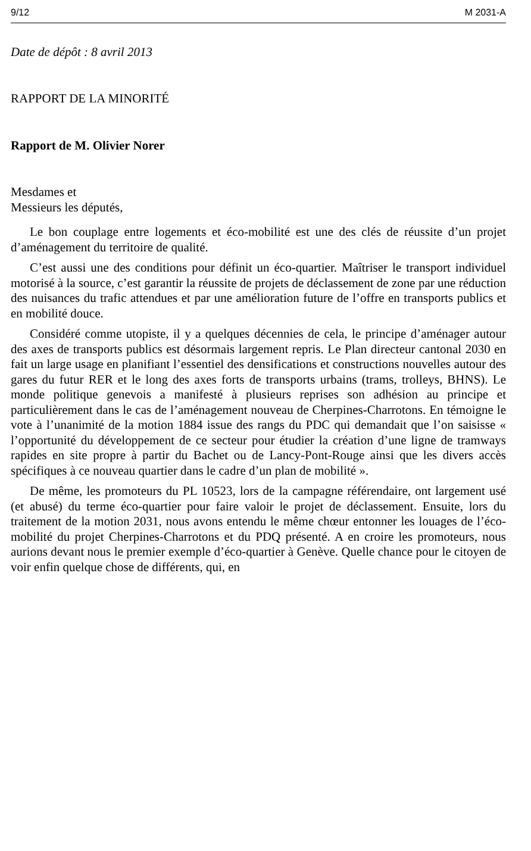9/12 M 2031-A
Date de dépôt : 8 avril 2013
RAPPORT DE LA MINORITÉ
Rapport de M. Olivier Norer
Mesdames et
Messieurs les députés,
Le bon couplage entre logements et éco-mobilité est une des clés de réussite d’un projet d’aménagement du territoire de qualité.
C’est aussi une des conditions pour définit un éco-quartier. Maîtriser le transport individuel motorisé à la source, c’est garantir la réussite de projets de déclassement de zone par une réduction des nuisances du trafic attendues et par une amélioration future de l’offre en transports publics et en mobilité douce.
Considéré comme utopiste, il y a quelques décennies de cela, le principe d’aménager autour des axes de transports publics est désormais largement repris. Le Plan directeur cantonal 2030 en fait un large usage en planifiant l’essentiel des densifications et constructions nouvelles autour des gares du futur RER et le long des axes forts de transports urbains (trams, trolleys, BHNS). Le monde politique genevois a manifesté à plusieurs reprises son adhésion au principe et particulièrement dans le cas de l’aménagement nouveau de Cherpines-Charrotons. En témoigne le vote à l’unanimité de la motion 1884 issue des rangs du PDC qui demandait que l’on saisisse « l’opportunité du développement de ce secteur pour étudier la création d’une ligne de tramways rapides en site propre à partir du Bachet ou de Lancy-Pont-Rouge ainsi que les divers accès spécifiques à ce nouveau quartier dans le cadre d’un plan de mobilité ».
De même, les promoteurs du PL 10523, lors de la campagne référendaire, ont largement usé (et abusé) du terme éco-quartier pour faire valoir le projet de déclassement. Ensuite, lors du traitement de la motion 2031, nous avons entendu le même chœur entonner les louages de l’éco-mobilité du projet Cherpines-Charrotons et du PDQ présenté. A en croire les promoteurs, nous aurions devant nous le premier exemple d’éco-quartier à Genève. Quelle chance pour le citoyen de voir enfin quelque chose de différents, qui, en